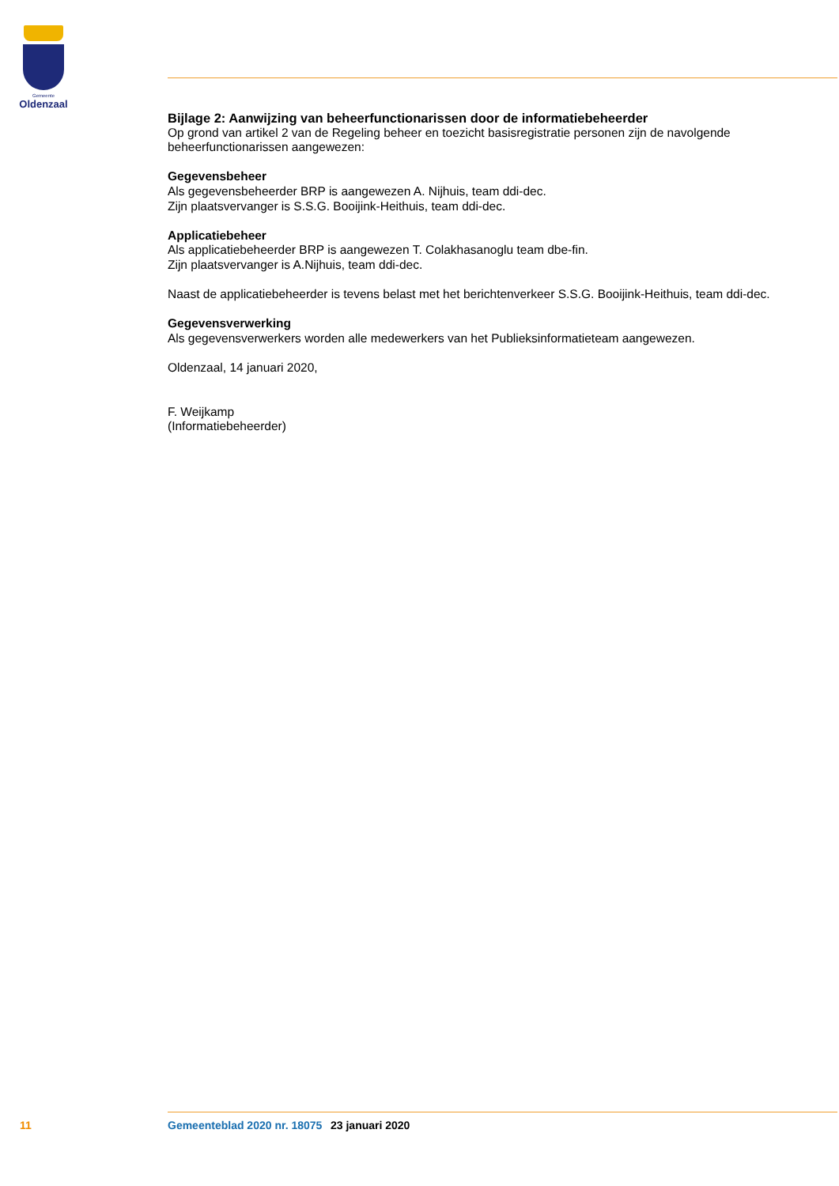Gemeente
Oldenzaal
Bijlage 2: Aanwijzing van beheerfunctionarissen door de informatiebeheerder
Op grond van artikel 2 van de Regeling beheer en toezicht basisregistratie personen zijn de navolgende beheerfunctionarissen aangewezen:
Gegevensbeheer
Als gegevensbeheerder BRP is aangewezen A. Nijhuis, team ddi-dec.
Zijn plaatsvervanger is S.S.G. Booijink-Heithuis, team ddi-dec.
Applicatiebeheer
Als applicatiebeheerder BRP is aangewezen T. Colakhasanoglu team dbe-fin.
Zijn plaatsvervanger is A.Nijhuis, team ddi-dec.
Naast de applicatiebeheerder is tevens belast met het berichtenverkeer S.S.G. Booijink-Heithuis, team ddi-dec.
Gegevensverwerking
Als gegevensverwerkers worden alle medewerkers van het Publieksinformatieteam aangewezen.
Oldenzaal, 14 januari 2020,
F. Weijkamp
(Informatiebeheerder)
11 Gemeenteblad 2020 nr. 18075 23 januari 2020